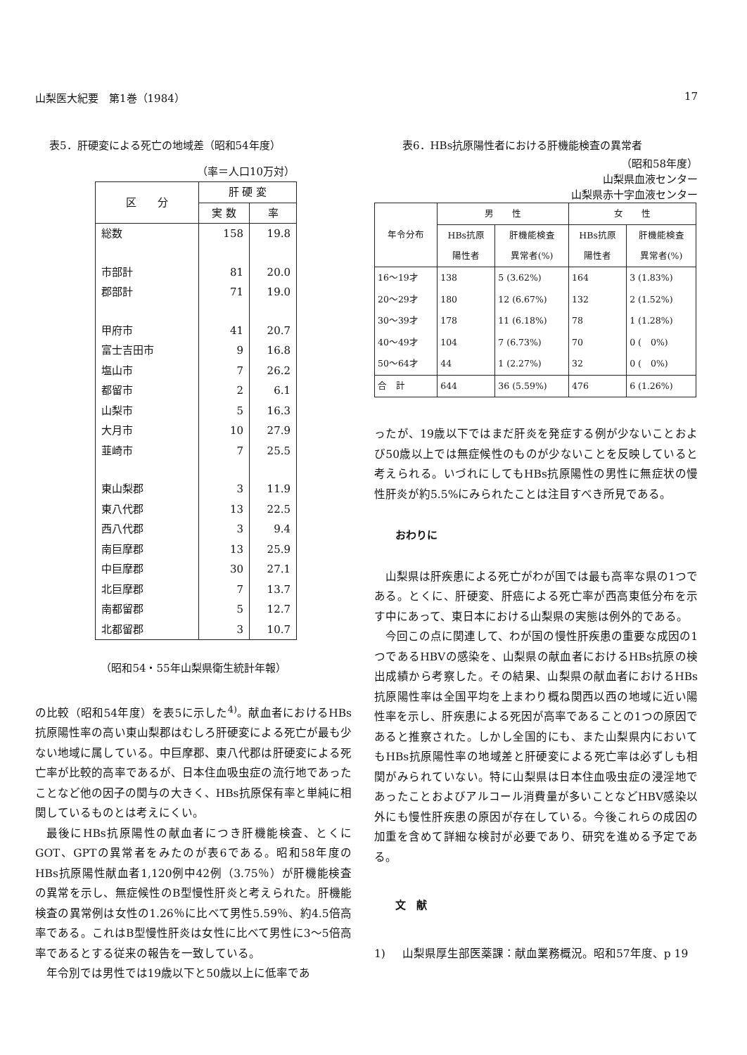山梨医大紀要　第1巻（1984） 17
表5．肝硬変による死亡の地域差（昭和54年度）
（率＝人口10万対）
| 区 分 | 肝 硬 変 | |
| --- | --- | --- |
| | 実 数 | 率 |
| 総数 | 158 | 19.8 |
| 市部計 | 81 | 20.0 |
| 郡部計 | 71 | 19.0 |
| 甲府市 | 41 | 20.7 |
| 富士吉田市 | 9 | 16.8 |
| 塩山市 | 7 | 26.2 |
| 都留市 | 2 | 6.1 |
| 山梨市 | 5 | 16.3 |
| 大月市 | 10 | 27.9 |
| 韮崎市 | 7 | 25.5 |
| 東山梨郡 | 3 | 11.9 |
| 東八代郡 | 13 | 22.5 |
| 西八代郡 | 3 | 9.4 |
| 南巨摩郡 | 13 | 25.9 |
| 中巨摩郡 | 30 | 27.1 |
| 北巨摩郡 | 7 | 13.7 |
| 南都留郡 | 5 | 12.7 |
| 北都留郡 | 3 | 10.7 |
（昭和54・55年山梨県衛生統計年報）
の比較（昭和54年度）を表5に示した<sup>4)</sup>。献血者におけるHBs抗原陽性率の高い東山梨郡はむしろ肝硬変による死亡が最も少ない地域に属している。中巨摩郡、東八代郡は肝硬変による死亡率が比較的高率であるが、日本住血吸虫症の流行地であったことなど他の因子の関与の大きく、HBs抗原保有率と単純に相関しているものとは考えにくい。
最後にHBs抗原陽性の献血者につき肝機能検査、とくにGOT、GPTの異常者をみたのが表6である。昭和58年度のHBs抗原陽性献血者1,120例中42例（3.75％）が肝機能検査の異常を示し、無症候性のB型慢性肝炎と考えられた。肝機能検査の異常例は女性の1.26％に比べて男性5.59％、約4.5倍高率である。これはB型慢性肝炎は女性に比べて男性に3～5倍高率であるとする従来の報告を一致している。
年令別では男性では19歳以下と50歳以上に低率であ
表6．HBs抗原陽性者における肝機能検査の異常者
（昭和58年度）
山梨県血液センター　　
山梨県赤十字血液センター
| 年令分布 | 男 性 | | 女 性 | | |
| --- | --- | --- | --- | --- | --- |
| | HBs抗原 陽性者 | 肝機能検査 異常者(%) | HBs抗原 陽性者 | 肝機能検査 異常者(%) | |
| | 16～19才 | 138 | 5 (3.62%) | 164 | 3 (1.83%) |
| 20～29才 | 180 | 12 (6.67%) | 132 | 2 (1.52%) | |
| 30～39才 | 178 | 11 (6.18%) | 78 | 1 (1.28%) | |
| 40～49才 | 104 | 7 (6.73%) | 70 | 0 ( 0%) | |
| 50～64才 | 44 | 1 (2.27%) | 32 | 0 ( 0%) | |
| 合 計 | 644 | 36 (5.59%) | 476 | 6 (1.26%) | |
ったが、19歳以下ではまだ肝炎を発症する例が少ないことおよび50歳以上では無症候性のものが少ないことを反映していると考えられる。いづれにしてもHBs抗原陽性の男性に無症状の慢性肝炎が約5.5%にみられたことは注目すべき所見である。
おわりに
山梨県は肝疾患による死亡がわが国では最も高率な県の1つである。とくに、肝硬変、肝癌による死亡率が西高東低分布を示す中にあって、東日本における山梨県の実態は例外的である。
今回この点に関連して、わが国の慢性肝疾患の重要な成因の1つであるHBVの感染を、山梨県の献血者におけるHBs抗原の検出成績から考察した。その結果、山梨県の献血者におけるHBs抗原陽性率は全国平均を上まわり概ね関西以西の地域に近い陽性率を示し、肝疾患による死因が高率であることの1つの原因であると推察された。しかし全国的にも、また山梨県内においてもHBs抗原陽性率の地域差と肝硬変による死亡率は必ずしも相関がみられていない。特に山梨県は日本住血吸虫症の浸淫地であったことおよびアルコール消費量が多いことなどHBV感染以外にも慢性肝疾患の原因が存在している。今後これらの成因の加重を含めて詳細な検討が必要であり、研究を進める予定である。
文　献
1) 山梨県厚生部医薬課：献血業務概況。昭和57年度、p 19